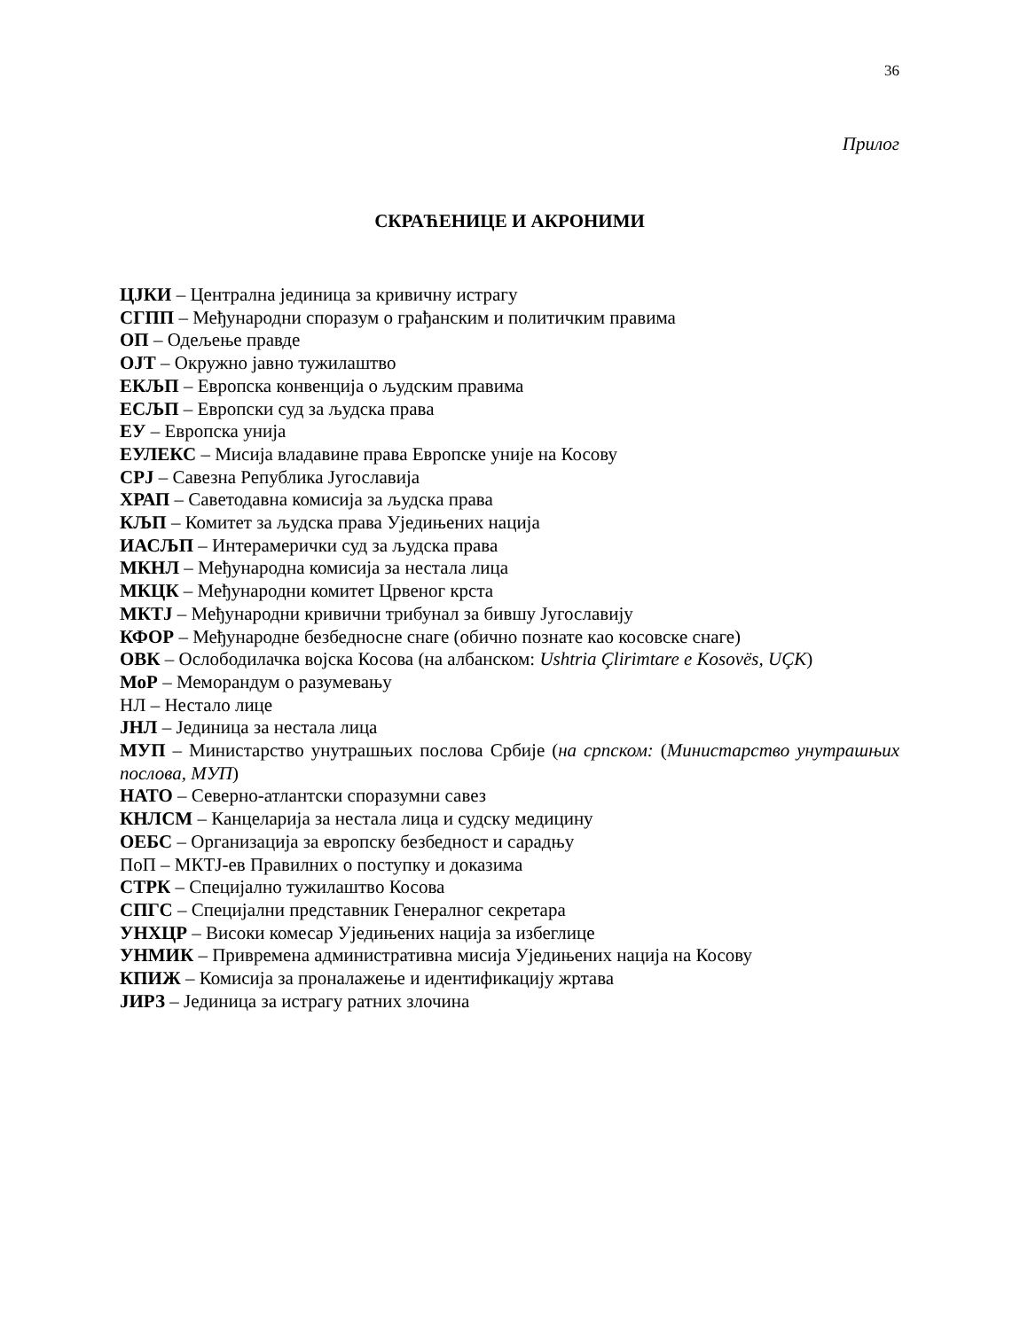36
Прилог
СКРАЋЕНИЦЕ И АКРОНИМИ
ЦЈКИ – Централна јединица за кривичну истрагу
СГПП – Међународни споразум о грађанским и политичким правима
ОП – Одељење правде
ОЈТ – Окружно јавно тужилаштво
ЕКЉП – Европска конвенција о људским правима
ЕСЉП – Европски суд за људска права
ЕУ – Европска унија
ЕУЛЕКС – Мисија владавине права Европске уније на Косову
СРЈ – Савезна Република Југославија
ХРАП – Саветодавна комисија за људска права
КЉП – Комитет за људска права Уједињених нација
ИАСЉП – Интерамерички суд за људска права
МКНЛ – Међународна комисија за нестала лица
МКЦК – Међународни комитет Црвеног крста
МКТЈ – Међународни кривични трибунал за бившу Југославију
КФОР – Међународне безбедносне снаге (обично познате као косовске снаге)
ОВК – Ослободилачка војска Косова (на албанском: Ushtria Çlirimtare e Kosovës, UÇK)
МоР – Меморандум о разумевању
НЛ – Нестало лице
ЈНЛ – Јединица за нестала лица
МУП – Министарство унутрашњих послова Србије (на српском: (Министарство унутрашњих послова, МУП)
НАТО – Северно-атлантски споразумни савез
КНЛСМ – Канцеларија за нестала лица и судску медицину
ОЕБС – Организација за европску безбедност и сарадњу
ПоП – МКТЈ-ев Правилних о поступку и доказима
СТРК – Специјално тужилаштво Косова
СПГС – Специјални представник Генералног секретара
УНХЦР – Високи комесар Уједињених нација за избеглице
УНМИК – Привремена административна мисија Уједињених нација на Косову
КПИЖ – Комисија за проналажење и идентификацију жртава
ЈИРЗ – Јединица за истрагу ратних злочина